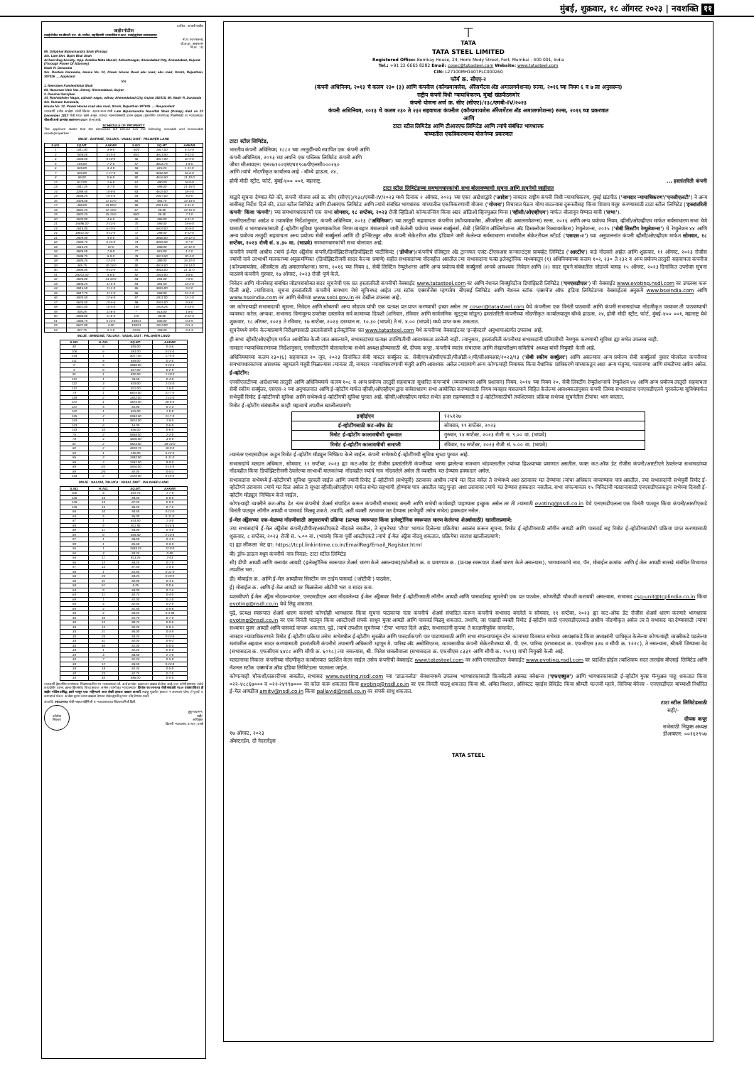मुंबई, शुक्रवार, १८ ऑगस्ट २०२३ | नवशक्ति ११
वकील : अंजली पाटील
जाहीर नोटीस
वसई येथील मा.श्रीमती. एन. के. पाटील, सह दिवाणी न्यायाधिश व.स्तर, वसई ह्यांच्या न्यायालयात
ने.ता. १२/०९/२०२३
चौ.अ.क्र. ७७१/२०२२
नि.क्र. : १३
Mr. Dilipbhai Bipinchandra Shah (Pratap)
S/o. Late Shri. Bipin Bhai Shah
Arihant Bag Society, Opp. Ambika Mata Mandir, Adinathnagar, Ahmedabad City, Ahmedabad, Gujarat
(Through Power Of Attorney)
Nadir R. Daruwala
S/o. Rustam Daruwala, House No. 12, Power House Road abu road, abu road, Sirohi, Rajasthan, 307026 .... Applicant
V/s
1. Neeruben Kamleshbhai Shah
83, Hanuman Valo Vas, Detroj, Ahemedabad, Gujrat
2. Panchal Sarojben
34, Rushabhdev Nagar, adinath nagar, odhav, Ahemedabad City, Gujrat 382415, Mr. Nadir R. Daruwala
S/o. Rustam Daruwala,
House No. 12, Power House road abu road, Sirohi, Rajasthan 307026. ... Respondent
ज्याअर्थी वरील अर्जदार यांनी दिनांक २३/१२/२०२२ रोजी Late Bipinchandra Navnitlal Shah (Pratap) died on 24 December 2017 रोजी मयत झाले असून त्यांच्या मालमत्तेसंबंधी वारस दाखला (हेअरशिप प्रमाणपत्र) मिळणेसाठी या न्यायालयात चौकशी अर्ज क्रमांक ७७१/२०२२ दाखल केला आहे.
SCHEDULE OF PROPERTY
The applicant states that the deceased left behind him the following movable and immovable assets/properties :
MOJE : BAPANE, TALUKA : VASAI, DIST : PALGHER LAND
| S.NO. | SQ.MT. | AAKAR | S.NO. | SQ.MT | AAKAR |
| --- | --- | --- | --- | --- | --- |
| 1 | 1811.00 | 3-8-0 | 54/3 | 1827.00 | 4-12-0 |
| 2 | 7828.00 | 3-15-0 | 55/1 | 3813.50 | 9-11-0 |
| 3 | 1830.00 | 8-10-0 | 56 | 3817.00 | 10-5-0 |
| 5 | 185.00 | 7-2-0 | 57 | 3818.75 | 1-8-0 |
| 6 | 828.00 | 3-4-0 | 58 | 615.25 | 1-11-0 |
| 7 | 833.00 | 1-17-0 | 59 | 3636.50 | 16-6-0 |
| 8 | 85.00 | 0-6-9 | 60 | 4616.50 | 11-10-0 |
| 12 | 812.00 | 1-6-0 | 61 | 480.00 | 16-9-0 |
| 13 | 1811.25 | 3-7-0 | 62 | 485.00 | 21-15-0 |
| 14 | 3289.50 | 10-8-0 | 63 | 4619.00 | 18-4-0 |
| 15 | 3038.25 | 15-4-0 | 34 | 2827.00 | 8-2-0 |
| 16 | 3426.50 | 11-10-0 | 65 | 481.75 | 12-13-0 |
| 17 | 488.00 | 13-08-0 | 66 | 2821.25 | 6-11-0 |
| 18 | 3831.25 | 12-13-0 | 67 | 48.00 | 12-15-0 |
| 19 | 4822.25 | 15-15-0 | 68/2 | 38.50 | 7-1-0 |
| 20 | 3820.00 | 4-6-0 | 69 | 385.00 | 8-11-0 |
| 21 | 15896.00 | 2-13-0 | 70 | 589.00 | 15-6-0 |
| 23 | 2816.00 | 6-10-0 | 71 | 5819.00 | 20-8-0 |
| 24 | 18812.00 | 4-12-0 | 72 | 288.00 | 6-12-0 |
| 31 | 2829.50 | 4-0-0 | 73 | 3836.00 | 15-12-0 |
| 32 | 2835.75 | 6-15-0 | 74 | 3835.50 | 9-7-0 |
| 33 | 1813.25 | 10-0 | 75 | 688.00 | 12-12-0 |
| 34 | 3826.50 | 7-8-0 | 77 | 815.00 | 1-7-0 |
| 35 | 2838.75 | 8-9-0 | 78 | 3813.50 | 20-4-0 |
| 38 | 3835.25 | 12-3-0 | 79 | 389.00 | 16-12-0 |
| 39 | 485.75 | 10-13-0 | 80 | 4818.00 | 23-14-0 |
| 40 | 3896.00 | 9-13-0 | 81 | 3833.00 | 21-11-0 |
| 41 | 28201.00 | 5-6-0 | 82 | 1824.00 | 3-8-0 |
| 42 | 4826.00 | 14-10-0 | 83 | 281.00 | 7-8-0 |
| 43 | 3803.25 | 11-5-0 | 84 | 381.50 | 13-2-0 |
| 44 | 3815.50 | 11-2-0 | 85 | 3835.00 | 9-2-0 |
| 45 | 3817.75 | 11-2-0 | 86 | 583.00 | 12-2-0 |
| 46 | 3824.50 | 12-6-0 | 87 | 2811.00 | 12-1-0 |
| 47 | 4623.50 | 10-5-0 | 88 | 2825.00 | 9-3-0 |
| 48 | 3821.00 | 10-5-0 | 139 | 1818.25 | 4-13-0 |
| 49 | 408.25 | 11-6-0 | -- | 813.00 | 1-8-0 |
| 50 | 3833.00 | 11-6-0 | 110 | 88.00 | 0-12-3 |
| 51 | 1835.75 | 5-13-0 | 108/11 | 835.00 | 0-3-9 |
| 25 | 9621.00 | 4-50 | 108/11 | 1813.00 | 0-5-3 |
| 54 | 387.75 | 3-1-0 | 212/5 | 183.00 | 0-4-3 |
MOJE : BHINDNE, TALUKA : VASAI, DIST : PALGHER LAND
| S.NO. | H. NO. | SQ.MT. | AAKAR |
| --- | --- | --- | --- |
| 40 | 6 | 835.00 | 0-3-6 |
| 106 | 6 | 381.00 | 0-14-0 |
| 218 | 1 | 3027.50 | 17-4-0 |
| 211 | 8 | 835.00 | 0-2-0 |
| 9 | 5 | 4838.00 | 0-10-6 |
| 9 | 9 | 827.00 | 0-2-9 |
| 91 | 1 | 820.50 | 1-10-0 |
| 112 | 1 | 28.50 | 0-4-0 |
| 112 | 3 | 819.00 | 1-14-0 |
| 112 | 4 | 812.00 | 1-8-0 |
| 79 | 1 | 6815.00 | 21-7-0 |
| 118 | 2 | 1822.00 | 1-12-0 |
| 121 | 1 | 4824.50 | 20-6-0 |
| 121 | 5 | 81.00 | 0-1-3 |
| 122 | 1 | 815.00 | 1-0-0 |
| 135 | 2 | 2834.50 | 11-7-0 |
| 143 | 1 | 3814.00 | 1-8-0 |
| 143 | 6 | 16.00 | 0-6-9 |
| 143 | 10 | 836.00 | 0-6-0 |
| 75 | 2 | 5858.00 | 2-2-0 |
| 78 | 4 | 4820.00 | 3-0-0 |
| 81 | 2 | 5823.50 | 28-14-0 |
| 82 | 2 | 4819.75 | 18-9-0 |
| 84 | 1 | 185.00 | 5-12-0 |
| 85 | 2 | 1832.00 | 9-11-0 |
| 86 | 2 | 1832.00 | 9-9-0 |
| 89 | 2/2 | 3826.00 | 0-14-9 |
| 89 | 2/4 | 82.00 | 0-0-3 |
| 153 | 2 | 1629.00 | 6-15-0 |
MOJE : SALOVI, TALUKA : VASAI, DIST : PALGHER LAND
| S.NO. | H. NO. | SQ.MT. | AAKAR |
| --- | --- | --- | --- |
| 100 | 3 | 815.75 | 1-7-9 |
| 126 | 13 | 84.50 | 0-0-0 |
| 128 | 13 | 87.25 | 0-9-0 |
| 128 | 15 | 86.25 | 0-7-6 |
| 66 | 10 | 84.50 | 0-12-0 |
| 64 | 5 | 85.00 | 0-11-0 |
| 87 | 1 | 814.50 | 1-3-0 |
| 89 | 9 | 811.50 | 0-14-3 |
| 89 | 11 | 84.00 | 0-4-0 |
| 69 | 6 | 826.50 | 2-10-6 |
| 97 | 1 | 83.50 | 0-4-0 |
| 99 | 1 | 85.50 | 0-8-0 |
| 55 | 1 | 1833.25 | 12-0-0 |
| 56 | 3 | 83.25 | 0-89 |
| 56 | 11 | 813.25 | 2-03 |
| 56 | 12 | 83.25 | 0-7-9 |
| 57 | 13 | 87.50 | 1-3-0 |
| 58 | 1 | 81.50 | 0-11-0 |
| 58 | 24 | 84.25 | 0-10-0 |
| 58 | 31 | 82.00 | 0-4-6 |
| 58 | 51 | 8.25 | 0-0-6 |
| 64 | 9 | 84.00 | 0-7-6 |
| 64 | 11 | 82.75 | 0-4-0 |
| 69 | 1 | 81.00 | 0-1-0 |
| 69 | 3 | 82.50 | 0-2-9 |
| 69 | 4 | 81.50 | 0-9-6 |
| 33 | 4 | 83.25 | 0-4-08 |
| 33 | 10 | 81.75 | 0-7-0 |
| 33 | 12 | 89.75 | 0-0-0 |
| 33 | 14 | 82.25 | 0-9-3 |
| 33 | 21 | 85.00 | 0-3-9 |
| 33 | 23 | 83.25 | 0-13-9 |
| 33 | 31 | 82.00 | 0-9-3 |
| 33 | 40 | 81.00 | 0-0-0 |
| 34 | 1 | 82.25 | 0-0-0 |
| 34 | 3 | 88.50 | 2-1-9 |
| 34 | 7 | 81.25 | 0-5-0 |
| 34 | 12 | 83.50 | 0-13-9 |
| 34 | 18 | 81.25 | 0-5-0 |
| 34 | 23 | 81.75 | 0-7-0 |
| 34 | 34 | 886.00 | 0-0-0 |
ज्याअर्थी हेअरशिप प्रमाणपत्र मिळण्याकरिता या न्यायालयात चौ. अर्ज क्रमांक ७७१/२०२२ दाखल केलेला आहे. ज्या कोणी इसमास त्यांचे कायदेशीर वारस, हक्क हितसंबंध किंवा हरकत असेल त्यांनी ह्या न्यायालयात दिनांक १२/०९/२०२३ रोजी सकाळी ११.०० वाजता किंवा ही जाहीर नोटीस प्रसिद्ध झाले पासून एक महिन्याचे आत लेखी हरकत दाखल करावी. सदरहू मुदतीत हरकत न आल्यास योग्य ते पुरावे व कागदपत्रे घेऊन अर्जदार ह्यांना वारस दाखला देण्यात येईल ह्याची कृपया नोंद घेण्यात यावी.
आज दि. ११/०८/२०२३ रोजी माझ्या सहिनिशी व न्यायालयाच्या शिक्क्यानिशी दिली.
कोर्टाचा
शिक्का
हुकुमावरून,
सही/-
अधिक्षक
दिवाणी न्यायालय, व स्तर, वसई
⊤
TATA
TATA STEEL LIMITED
Registered Office: Bombay House, 24, Homi Mody Street, Fort, Mumbai - 400 001, India
Tel.: +91 22 6665 8282 Email: cosec@tatasteel.com Website: www.tatasteel.com
CIN: L27100MH1907PLC000260
फॉर्म क्र. सीएए-२
(कंपनी अधिनियम, २०१३ चे कलम २३० (३) आणि कंपनीज (कॉम्प्रमायजेस, अ‍ॅरेंजमेंटस अ‍ॅड अमालगमेशन्स) रुल्स, २०१६ च्या नियम ६ व ७ ला अनुसरून)
राष्ट्रीय कंपनी विधी न्यायाधिकरण, मुंबई खंडपीठसमोर
कंपनी योजना अर्ज क्र. सीए (सीएए)/१३८/एमबी-IV/२०२३
कंपनी अधिनियम, २०१३ चे कलम २३० ते २३२ सहवाचता कंपनीज (कॉम्प्रमायजेस अ‍ॅरेंजमेंटस अ‍ॅड अमालगमेशन्स) रुल्स, २०१६ च्या प्रकरणात
आणि
टाटा स्टील लिमिटेड आणि टीआरएफ लिमिटेड आणि त्यांचे संबंधित भागधारक
यांच्यातील एकत्रिकरणाच्या योजनेच्या प्रकरणात
टाटा स्टील लिमिटेड,
भारतीय कंपनी अधिनियम, १८८२ च्या तरतुदींन्वये स्थापित एक कंपनी आणि
कंपनी अधिनियम, २०१३ च्या अर्थाने एक पब्लिक लिमिटेड कंपनी आणि
जीचा सीआयएन: एल२७१००एमएच१९०७पीएलसी०००२६०
आणि त्यांचे नोंदणीकृत कार्यालय आहे - बॉम्बे हाऊस, २४,
होमी मोदी स्ट्रीट, फोर्ट, मुंबई-४०० ००१, महाराष्ट्र.... हस्तांतरिती कंपनी
टाटा स्टील लिमिटेडच्या समभागधारकांची सभा बोलावण्याची सूचना आणि सूचनेची जाहीरात
याद्वारे सूचना देण्यात येते की, कंपनी योजना अर्ज क्र. सीए (सीएए)/१३८/एमबी-IV/२०२३ मध्ये दिनांक २ ऑगस्ट, २०२३ च्या एका आदेशाद्वारे ('आदेश') नामदार राष्ट्रीय कंपनी विधी न्यायाधिकरण, मुंबई खंडपीठ ('नामदार न्यायाधिकरण'/'एनसीएलटी') ने अन्य बाबींसह निर्देश दिले की, टाटा स्टील लिमिटेड आणि टीआरएफ लिमिटेड आणि त्यांचे संबंधित भागधारक यांच्यातील एकत्रिकरणाची योजना ('योजना') विचारात घेऊन योग्य वाटल्यास दुरूस्तीसह किंवा शिवाय मंजुर करण्यासाठी टाटा स्टील लिमिटेड ('हस्तांतरिती कंपनी' किंवा 'कंपनी') च्या समभागधारकांची एक सभा सोमवार, १८ सप्टेंबर, २०२३ रोजी व्हिडिओ कॉन्फरन्सिंग किंवा अदर ऑडिओ व्हिज्युअल मिन्स ('व्हीसी/ओएव्हीएम') मार्फत बोलावून घेण्यात यावी ('सभा').
एनसीएलटीचा आदेश व त्यामधील निर्देशांनुसार, कंपनी अधिनियम, २०१३ ('अधिनियम') च्या तरतुदी सहवाचता कंपनीज (कॉम्प्रमायजेस, अ‍ॅरेंजमेंटस अ‍ॅड अमालगमेशन्स) रुल्स, २०१६ आणि अन्य प्रयोज्य नियम, व्हीसी/ओएव्हीएम मार्फत सर्वसाधारण सभा घेणे यासाठी व भागधारकांसाठी ई-व्होटींग सुविधा पुरवण्याकरिता निगम व्यवहार मंत्रालयाने जारी केलेली प्रयोज्य जनरल सर्क्युलर्स, सेबी (लिस्टिंग ऑब्लिगेशन्स अ‍ॅड डिस्क्लोजर रिक्वायरमेंटस) रेग्युलेशन्स, २०१५ ('सेबी लिस्टींग रेग्युलेशन्स') चे रेग्युलेशन ४४ आणि अन्य प्रयोज्य तरतुदी सहवाचता अन्य प्रयोज्य सेबी सर्क्युलर्स आणि दी इन्स्टिट्युट ऑफ कंपनी सेक्रेटरीज ऑफ इंडियाने जारी केलेल्या सर्वसाधारण सभांवरील सेक्रेटरीयल स्टँडर्ड ('एसएस-२') च्या अनुपालनांत कंपनी व्हीसी/ओएव्हीएम मार्फत सोमवार, १८ सप्टेंबर, २०२३ रोजी सं. ४.३० वा. (भाप्रवे) समभागधारकांची सभा बोलावत आहे.
कंपनीने ज्यांनी आधीच त्यांचे ई-मेल अ‍ॅड्रेसेस कंपनी/डिपॉझिटरीज/डिपॉझिटरी पार्टीसिपंट ('डीपीज')/कंपनीचे रजिस्ट्रार अ‍ॅड ट्रान्स्फर एजंट-टीएसआर कन्सल्टंट्स प्रायव्हेट लिमिटेड ('आरटीए') कडे नोंदवले आहेत आणि शुक्रवार, ११ ऑगस्ट, २०२३ रोजीस ज्यांची नावे लाभार्थी मालकांच्या अनुक्रमणिका (डिपॉझिटरीजनी सादर केल्या प्रमाणे) सहीत सभासदांच्या नोंदवहीत असतील त्या सभासदांना फक्त इलेक्ट्रॉनिक माध्यमातून (१) अधिनियमाच्या कलम १०२, २३० ते २३२ व अन्य प्रयोज्य तरतुदी सहवाचता कंपनीज (कॉम्प्रमायजेस, अ‍ॅरेंजमेंटस अ‍ॅड अमालगमेशन्स) रुल्स, २०१६ च्या नियम ६, सेबी लिस्टिंग रेग्युलेशन्स आणि अन्य प्रयोज्य सेबी सर्क्युलर्स अन्वये आवश्यक निवेदन आणि (२) सदर सूचने संबंधातील जोडपत्रे यासह १५ ऑगस्ट, २०२३ दिनांकित उपरोक्त सूचना पाठवणे कंपनीने गुरुवार, १७ ऑगस्ट, २०२३ रोजी पूर्ण केले.
निवेदन आणि योजनेसह संबंधित जोडपत्रांसोबत सदर सूचनेची एक प्रत हस्तांतरिती कंपनीची वेबसाईट www.tatasteel.com वर आणि नॅशनल सिक्युरिटीज डिपॉझिटरी लिमिटेड ('एनएसडीएल') ची वेबसाईट www.evoting.nsdl.com वर उपलब्ध करू दिली आहे. त्याशिवाय, सूचना हस्तांतरिती कंपनीचे समभाग जेथे सूचिबध्द आहेत त्या स्टॉक एक्सचेंजेस म्हणजेच बीएसई लिमिटेड आणि नॅशनल स्टॉक एक्सचेंज ऑफ इंडिया लिमिटेडच्या वेबसाईटस अनुक्रमे www.bseindia.com आणि www.nseindia.com वर आणि सेबीच्या www.sebi.gov.in वर देखील उपलब्ध आहे.
जर कोणत्याही सभासदाची सूचना, निवेदन आणि सोबतची अन्य जोडपत्र यांची एक प्रत्यक्ष प्रत प्राप्त करण्याची इच्छा असेल तर cosec@tatasteel.com येथे कंपनीला एक विनंती पाठवावी आणि कंपनी सभासदांच्या नोंदणीकृत पत्त्यावर ती पाठवण्याची व्यवस्था करेल. अन्यथा, सभासद विनामूल्य उपरोक्त दस्तावेज सर्व कामाच्या दिवशी (शनिवार, रविवार आणि सार्वजनिक सुट्ट्या सोडून) हस्तांतरिती कंपनीच्या नोंदणीकृत कार्यालयातून बॉम्बे हाऊस, २४, होमी मोदी स्ट्रीट, फोर्ट, मुंबई-४०० ००१, महाराष्ट्र येथे शुक्रवार, १८ ऑगस्ट, २०२३ ते रविवार, १७ सप्टेंबर, २०२३ दरम्यान स. १०.३० (भाप्रवे) ते सं. ४.०० (भाप्रवे) मध्ये प्राप्त करू शकतात.
सूचनेमध्ये वर्णन केल्याप्रमाणे निरीक्षणासाठी दस्तावेजांची इलेक्ट्रॉनिक प्रत www.tatasteel.com येथे कंपनीच्या वेबसाईटवर 'इन्व्हेस्टर्स' अनुभागाअंतर्गत उपलब्ध आहे.
ही सभा व्हीसी/ओएव्हीएम मार्फत आयोजित केली जात असल्याने, सभासदांच्या प्रत्यक्ष उपस्थितीची आवश्यकता उरलेली नाही. त्यानुसार, हस्तांतरिती कंपनीच्या सभासदांनी प्रतिपत्रीची नेमणूक करण्याची सुविधा ह्या सभेत उपलब्ध नाही.
नामदार न्यायाधिकरणाच्या निर्देशांनुसार, एनसीएलटीने बोलावलेल्या सभेचे अध्यक्ष होण्यासाठी श्री. दीपक कपूर, कंपनीचे स्वतंत्र संचालक आणि लेखापरीक्षण समितीचे अध्यक्ष यांची नियुक्ती केली आहे.
अधिनियमाच्या कलम २३०(६) सहवाचता २० जून, २०२३ दिनांकित सेबी मास्टर सर्क्युलर क्र. सेबी/एचओ/सीएफडी/पीओडी-२/पी/सीआयआर/२०२३/९३ ('सेबी स्कीम सर्क्युलर') आणि असल्यास अन्य प्रयोज्य सेबी सर्क्युलर्स नुसार योजनेला कंपनीच्या समभागधारकांच्या आवश्यक बहुमताने मंजुरी मिळाल्यास त्यानंतर ती, नामदार न्यायाधिकरणाची मंजुरी आणि आवश्यक असेल त्याप्रमाणे अन्य कोणत्याही नियामक किंवा वैधानिक प्राधिकरणे यांच्याकडून अशा अन्य मंजुऱ्या, परवानग्या आणि संमतीच्या अधीन असेल.
ई-व्होटींग:
एनसीएलटीच्या आदेशाच्या तरतुदी आणि अधिनियमाचे कलम १०८ व अन्य प्रयोज्य तरतुदी सहवाचता सुधारित कंपन्यांचे (व्यवस्थापन आणि प्रशासन) नियम, २०१४ च्या नियम २०, सेबी लिस्टींग रेग्युलेशन्सचे रेग्युलेशन ४४ आणि अन्य प्रयोज्य तरतुदी सहवाचता सेबी स्कीम सर्क्युलर, एसएस-२ च्या अनुपालनांत आणि ई-व्होटींग मार्फत व्हीसी/ओएव्हीएम द्वारा सर्वसाधारण सभा आयोजित करण्यासाठी निगम व्यवहार मंत्रालयाने विहित केलेल्या आवश्यकतांनुसार कंपनी तिच्या सभासदांना एनएसडीएलने पुरवलेल्या सुविधेमार्फत सभेपूर्वी रिमोट ई-व्होटींगची सुविधा आणि सभेमध्ये ई-व्होटींगची सुविधा पुरवत आहे. व्हीसी/ओएव्हीएम मार्फत सभेत हजर राहण्यासाठी व ई-व्होटींगसाठीची तपशिलवार प्रक्रिया सभेच्या सूचनेतील टीपांचा भाग बनतात.
रिमोट ई-व्होटींग संबंधातील काही महत्वाचे तपशील खालीलप्रमाणे:
| इव्हीईएन | १२५१२७ |
| ई-व्होटींगसाठी कट-ऑफ डेट | सोमवार, ११ सप्टेंबर, २०२३ |
| रिमोट ई-व्होटींग कालावधीची सुरूवात | गुरुवार, १४ सप्टेंबर, २०२३ रोजी स. ९.०० वा. (भाप्रवे) |
| रिमोट ई-व्होटींग कालावधीची समाप्ती | रविवार, १७ सप्टेंबर, २०२३ रोजी सं. ५.०० वा. (भाप्रवे) |
त्यानंतर एनएसडीएल कडून रिमोट ई-व्होटींग मॉड्युल निष्क्रिय केले जाईल. कंपनी सभेमध्ये ई-व्होटींगची सुविधा सुध्दा पुरवत आहे.
सभासदांचे मतदान अधिकार, सोमवार, ११ सप्टेंबर, २०२३ ह्या कट-ऑफ डेट रोजीस हस्तांतरिती कंपनीच्या भरणा झालेल्या समभाग भांडवलातील त्यांच्या हिश्श्याच्या प्रमाणात असतील. फक्त कट-ऑफ डेट रोजीस कंपनी/आरटीएने ठेवलेल्या सभासदांच्या नोंदवहीत किंवा डिपॉझिटरीजनी ठेवलेल्या लाभार्थी मालकांच्या नोंदवहीत ज्यांचे नाव नोंदवलेले असेल ती व्यक्तीच मत देण्यास हक्कदार असेल.
सभासदांना सभेमध्ये ई-व्होटींगची सुविधा पुरवली जाईल आणि ज्यांनी रिमोट ई-व्होटींगने (सभेपूर्वी) ठरावावर आधीच त्यांचे मत दिल नसेल ते सभेमध्ये अशा ठरावावर मत देण्याचा त्यांचा अधिकार वापरण्यास पात्र असतील. ज्या सभासदांनी सभेपूर्वी रिमोट ई-व्होटींगने ठरावावर त्यांचे मत दिल असेल ते सुध्दा व्हीसी/ओएव्हीएम मार्फत सभेत सहभागी होण्यास पात्र असतील परंतु पुन्हा अशा ठरावावर त्यांचे मत देण्यास हक्कदार नसतील. सभा संपल्यानंतर १५ मिनिटांनी मतदानासाठी एनएसडीएलकडून सभेच्या दिवशी ई-व्होटींग मॉड्युल निष्क्रिय केले जाईल.
कोणत्याही व्यक्तीने कट-ऑफ डेट नंतर कंपनीचे शेअर्स संपादित करून कंपनीची सभासद बनली आणि सभेची कार्यवाही पाहण्यास इच्छुक असेल तर ती त्यासाठी evoting@nsdl.co.in येथे एनएसडीएलला एक विनंती पाठवून किंवा कंपनी/आरटीएकडे विनंती पाठवून लॉगीन आयडी व पासवर्ड मिळवू शकते. तथापि, अशी व्यक्ती ठरावावर मत देण्यास (सभेपूर्वी तसेच सभेत) हक्कदार नसेल.
ई-मेल अ‍ॅड्रेसच्या एक-वेळच्या नोंदणीसाठी अनुसरायची प्रक्रिया (प्रत्यक्ष स्वरूपात किंवा इलेक्ट्रॉनिक स्वरूपात धारण केलेल्या शेअर्ससाठी) खालीलप्रमाणे:
ज्या सभासदांचे ई-मेल अ‍ॅड्रेसेस कंपनी/डीपीज/आरटीएकडे नोंदवले नसतील, ते सूचनेच्या 'टीपा' भागात दिलेल्या प्रक्रियेचा अवलंब करून सूचना, रिमोट ई-व्होटींगसाठी लॉगीन आयडी आणि पासवर्ड सह रिमोट ई-व्होटींगसाठीची प्रक्रिया प्राप्त करण्यासाठी शुक्रवार, ८ सप्टेंबर, २०२३ रोजी सं. ५.०० वा. (भाप्रवे) किंवा पूर्वी आरटीएकडे त्यांचे ई-मेल अ‍ॅड्रेस नोंदवू शकतात. प्रक्रियेचा सारांश खालीलप्रमाणे:
ए) ह्या लींकला भेट द्या: https://tcpl.linkintime.co.in/EmailReg/Email_Register.html
बी) ड्रॉप-डाऊन मधून कंपनीचे नाव निवडा: टाटा स्टील लिमिटेड
सी) डीपी आयडी आणि क्लायंट आयडी (इलेक्ट्रॉनिक स्वरूपात शेअर्स धारण केले असल्यास)/फोलीओ क्र. व प्रमाणपत्र क्र. (प्रत्यक्ष स्वरूपात शेअर्स धारण केले असल्यास), भागधारकांचे नाव, पॅन, मोबाईल क्रमांक आणि ई-मेल आयडी सारखे संबंधित विभागात तपशील भरा.
डी) मोबाईल क्र. आणि ई-मेल आयडीवर सिस्टीम वन टाईम पासवर्ड ('ओटीपी') पाठवेल.
ई) मोबाईल क्र. आणि ई-मेल आयडी वर मिळालेला ओटीपी भरा व सादर करा.
यशस्वीपणे ई-मेल अ‍ॅड्रेस नोंदवल्यानंतर, एनएसडीएल अशा नोंदवलेल्या ई-मेल अ‍ॅड्रेसवर रिमोट ई-व्होटींगसाठी लॉगीन आयडी आणि पासवर्डसह सूचनेची एक प्रत पाठवेल. कोणतीही चौकशी करायची असल्यास, सभासद csg-unit@tcplindia.co.in किंवा evoting@nsdl.co.in येथे लिहू शकतात.
पुढे, प्रत्यक्ष स्वरूपात शेअर्स धारण करणारे कोणतेही भागधारक किंवा सूचना पाठवल्या नंतर कंपनीचे शेअर्स संपादित करून कंपनीचे सभासद बनलेले व सोमवार, ११ सप्टेंबर, २०२३ ह्या कट-ऑफ डेट रोजीस शेअर्स धारण करणारे भागधारक evoting@nsdl.co.in वर एक विनंती पाठवून किंवा आरटीएशी संपर्क साधून युजर आयडी आणि पासवर्ड मिळवू शकतात. तथापि, जर एखादी व्यक्ती रिमोट ई-व्होटींग साठी एनएसडीएलकडे आधीच नोंदणीकृत असेल तर ते सभासद मत देण्यासाठी त्यांचा सध्याचा युजर आयडी आणि पासवर्ड वापरू शकतात. पुढे, त्याचे तपशील सूचनेच्या 'टीपा' भागात दिले आहेत. सभासदांनी कृपया ते काळजीपूर्वक वाचावेत.
नामदार न्यायाधिकरणाने रिमोट ई-व्होटींग प्रक्रिया तसेच सभेमधील ई-व्होटींग सुरळीत आणि पारदर्शकपणे पार पाडण्यासाठी आणि सभा संपल्यापासून दोन कामाच्या दिवसात सभेच्या अध्यक्षांकडे किंवा अध्यक्षांनी प्राधिकृत केलेल्या कोणत्याही व्यक्तीकडे पडलेल्या मतांवरील अहवाल सादर करण्यासाठी हस्तांतरिती कंपनीचे तपासणी अधिकारी म्हणून मे. पारिख अ‍ॅड असोसिएटस, व्यावसायीक कंपनी सेक्रेटरीजच्या श्री. पी. एन. पारिख (सभासदत्व क्र. एफसीएस ३२७ व सीपी क्र. १२२८), ते नसल्यास, श्रीमती जिग्यासा वेद (सभासदत्व क्र. एफसीएस ६४८८ आणि सीपी क्र. ६०१८) त्या नसल्यास, श्री. मितेश धाबलीवाला (सभासदत्व क्र. एफसीएस ८३३१ आणि सीपी क्र. ९५११) यांची नियुक्ती केली आहे.
मतदानाचा निकाल कंपनीच्या नोंदणीकृत कार्यालयात प्रदर्शित केला जाईल तसेच कंपनीची वेबसाईट www.tatasteel.com वर आणि एनएसडीएल वेबसाईट www.evoting.nsdl.com वर प्रदर्शित होईल त्याशिवाय सदर तारखेस बीएसई लिमिटेड आणि नॅशनल स्टॉक एक्सचेंज ऑफ इंडिया लिमिटेडला पाठवला जाईल.
कोणत्याही चौकशी/तक्रारींच्या बाबतीत, सभासद www.evoting.nsdl.com च्या 'डाऊनलोड' सेक्शनमध्ये उपलब्ध भागधारकांसाठी फ्रिक्वेंटली आस्क्ड क्वेश्चन्स ('एफएक्युज') आणि भागधारकांसाठी ई-व्होटींग युजर मॅन्युअल पाहू शकतात किंवा ०२२-४८८६७००० व ०२२-२४९९७००० वर कॉल करू शकतात किंवा evoting@nsdl.co.in वर एक विनंती पाठवू शकतात किंवा श्री. अमित विशाल, असिस्टंट व्हाईस प्रेसिडेंट किंवा श्रीमती पल्लवी म्हात्रे, सिनियर मॅनेजर - एनएसडीएल यांच्याशी निर्धारित ई-मेल आयडीज amitv@nsdl.co.in किंवा pallavid@nsdl.co.in वर संपर्क साधू शकतात.
टाटा स्टील लिमिटेडसाठी
सही/-
१७ ऑगस्ट, २०२३
अ‍ॅमस्टरडॅम, दी नेदरलँड्स
दीपक कपूर
सभेसाठी नियुक्त अध्यक्ष
डीआयएन: ००१६२९५७
TATA STEEL